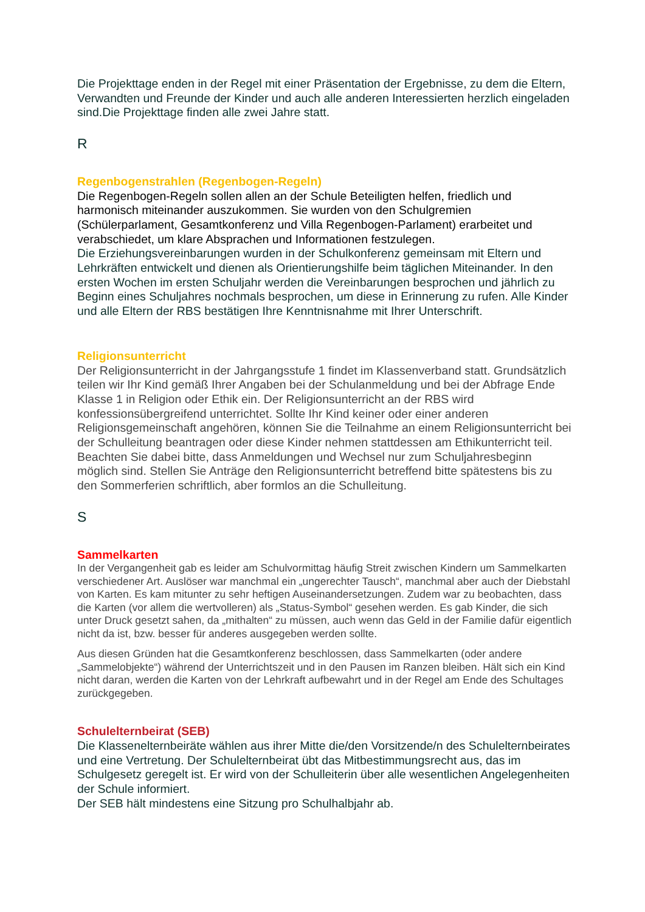Die Projekttage enden in der Regel mit einer Präsentation der Ergebnisse, zu dem die Eltern, Verwandten und Freunde der Kinder und auch alle anderen Interessierten herzlich eingeladen sind.Die Projekttage finden alle zwei Jahre statt.
R
Regenbogenstrahlen (Regenbogen-Regeln)
Die Regenbogen-Regeln sollen allen an der Schule Beteiligten helfen, friedlich und harmonisch miteinander auszukommen. Sie wurden von den Schulgremien (Schülerparlament, Gesamtkonferenz und Villa Regenbogen-Parlament) erarbeitet und verabschiedet, um klare Absprachen und Informationen festzulegen.
Die Erziehungsvereinbarungen wurden in der Schulkonferenz gemeinsam mit Eltern und Lehrkräften entwickelt und dienen als Orientierungshilfe beim täglichen Miteinander. In den ersten Wochen im ersten Schuljahr werden die Vereinbarungen besprochen und jährlich zu Beginn eines Schuljahres nochmals besprochen, um diese in Erinnerung zu rufen. Alle Kinder und alle Eltern der RBS bestätigen Ihre Kenntnisnahme mit Ihrer Unterschrift.
Religionsunterricht
Der Religionsunterricht in der Jahrgangsstufe 1 findet im Klassenverband statt. Grundsätzlich teilen wir Ihr Kind gemäß Ihrer Angaben bei der Schulanmeldung und bei der Abfrage Ende Klasse 1 in Religion oder Ethik ein. Der Religionsunterricht an der RBS wird konfessionsübergreifend unterrichtet. Sollte Ihr Kind keiner oder einer anderen Religionsgemeinschaft angehören, können Sie die Teilnahme an einem Religionsunterricht bei der Schulleitung beantragen oder diese Kinder nehmen stattdessen am Ethikunterricht teil. Beachten Sie dabei bitte, dass Anmeldungen und Wechsel nur zum Schuljahresbeginn möglich sind. Stellen Sie Anträge den Religionsunterricht betreffend bitte spätestens bis zu den Sommerferien schriftlich, aber formlos an die Schulleitung.
S
Sammelkarten
In der Vergangenheit gab es leider am Schulvormittag häufig Streit zwischen Kindern um Sammelkarten verschiedener Art. Auslöser war manchmal ein „ungerechter Tausch“, manchmal aber auch der Diebstahl von Karten. Es kam mitunter zu sehr heftigen Auseinandersetzungen. Zudem war zu beobachten, dass die Karten (vor allem die wertvolleren) als „Status-Symbol“ gesehen werden. Es gab Kinder, die sich unter Druck gesetzt sahen, da „mithalten“ zu müssen, auch wenn das Geld in der Familie dafür eigentlich nicht da ist, bzw. besser für anderes ausgegeben werden sollte.
Aus diesen Gründen hat die Gesamtkonferenz beschlossen, dass Sammelkarten (oder andere „Sammelobjekte“) während der Unterrichtszeit und in den Pausen im Ranzen bleiben. Hält sich ein Kind nicht daran, werden die Karten von der Lehrkraft aufbewahrt und in der Regel am Ende des Schultages zurückgegeben.
Schulelternbeirat (SEB)
Die Klassenelternbeiräte wählen aus ihrer Mitte die/den Vorsitzende/n des Schulelternbeirates und eine Vertretung. Der Schulelternbeirat übt das Mitbestimmungsrecht aus, das im Schulgesetz geregelt ist. Er wird von der Schulleiterin über alle wesentlichen Angelegenheiten der Schule informiert.
Der SEB hält mindestens eine Sitzung pro Schulhalbjahr ab.